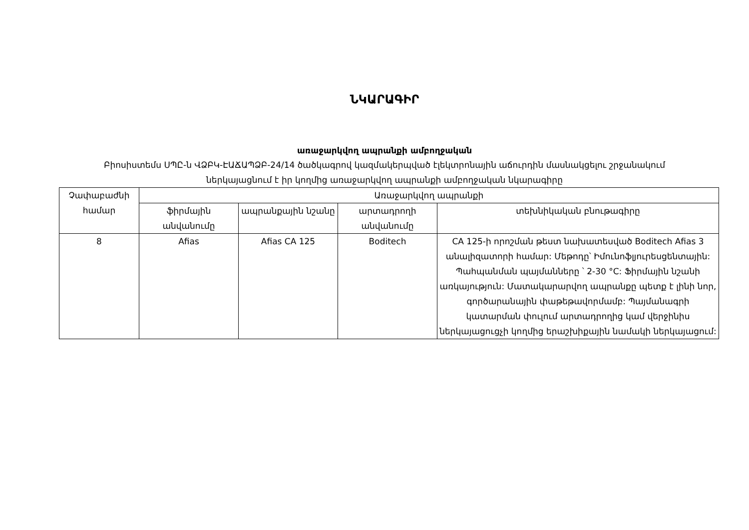ՆԿԱՐԱԳԻՐ
առաջարկվող ապրանքի ամբողջական
Բիոսիստեմս ՍՊԸ-ն ՎՁԲԿ-ԷԱՃԱՊՁԲ-24/14 ծածկագրով կազմակերպված էլեկտրոնային աճուրդին մասնակցելու շրջանակում ներկայացնում է իր կողմից առաջարկվող ապրանքի ամբողջական նկարագիրը
| Չափաբաժնի համար | Առաջարկվող ապրանքի | | | |
| --- | --- | --- | --- | --- |
| | ֆիրմային անվանումը | ապրանքային նշանը | արտադրողի անվանումը | տեխնիկական բնութագիրը |
| 8 | Afias | Afias CA 125 | Boditech | CA 125-ի որոշման թեստ նախատեսված Boditech Afias 3 անալիզատորի համար: Մեթոդը՝ Իմունոֆլյուրեսցենտային: Պահպանման պայմանները ՝ 2-30 °C: Ֆիրմային նշանի առկայություն: Մատակարարվող ապրանքը պետք է լինի նոր, գործարանային փաթեթավորմամբ: Պայմանագրի կատարման փուլում արտադրողից կամ վերջինիս ներկայացուցչի կողմից երաշխիքային նամակի ներկայացում: |